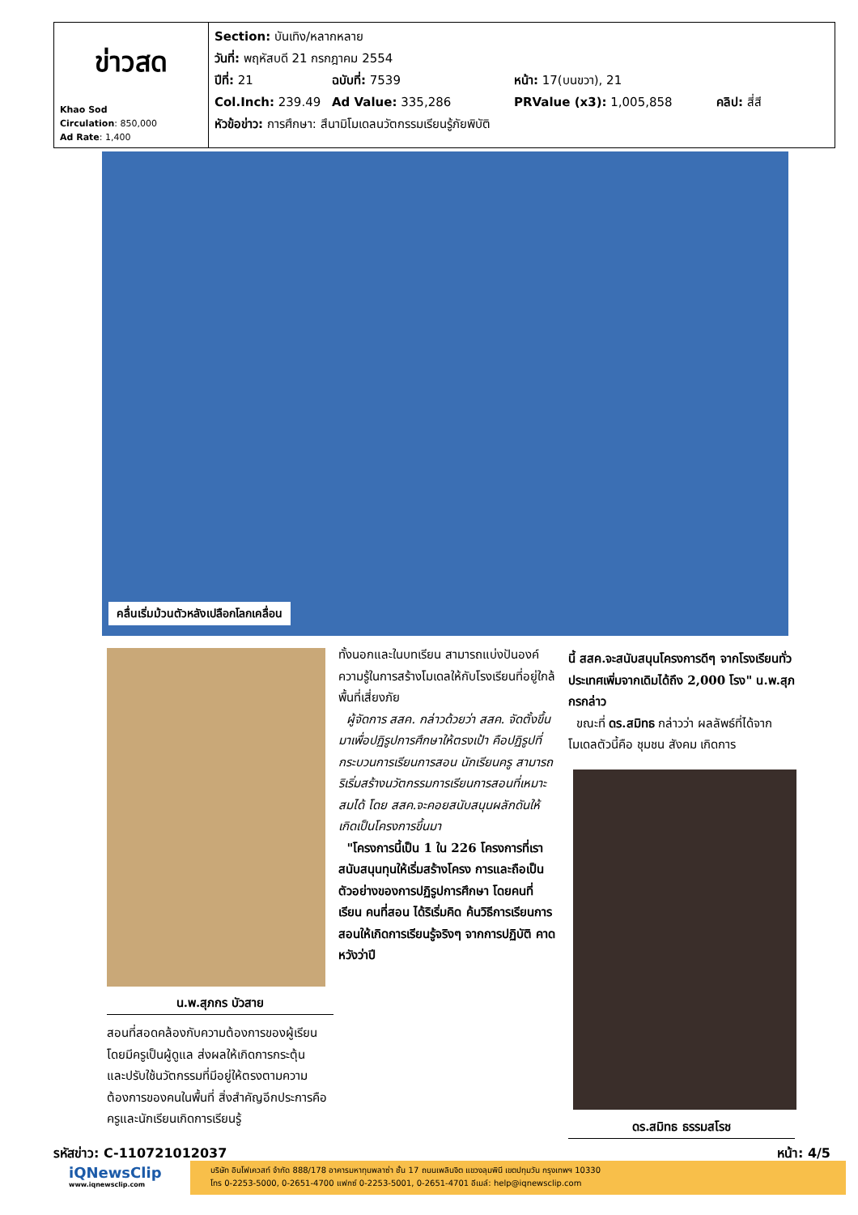| ข่าวสด Khao Sod Circulation : 850,000 Ad Rate : 1,400 | Section: บันเทิง/หลากหลาย วันที่: พฤหัสบดี 21 กรกฎาคม 2554 ปีที่: 21 ฉบับที่: 7539 หน้า: 17(บนขวา), 21 Col.Inch: 239.49 Ad Value: 335,286 PRValue (x3): 1,005,858 คลิป: สี่สี หัวข้อข่าว: การศึกษา: สึนามิโมเดลนวัตกรรมเรียนรู้ภัยพิบัติ |
คลื่นเริ่มม้วนตัวหลังเปลือกโลกเคลื่อน
น.พ.สุภกร บัวสาย
สอนที่สอดคล้องกับความต้องการของผู้เรียน โดยมีครูเป็นผู้ดูแล ส่งผลให้เกิดการกระตุ้น และปรับใช้นวัตกรรมที่มีอยู่ให้ตรงตามความต้องการของคนในพื้นที่ สิ่งสำคัญอีกประการคือครูและนักเรียนเกิดการเรียนรู้
ทั้งนอกและในบทเรียน สามารถแบ่งปันองค์ความรู้ในการสร้างโมเดลให้กับโรงเรียนที่อยู่ใกล้พื้นที่เสี่ยงภัย
ผู้จัดการ สสค. กล่าวด้วยว่า สสค. จัดตั้งขึ้นมาเพื่อปฏิรูปการศึกษาให้ตรงเป้า คือปฏิรูปที่กระบวนการเรียนการสอน นักเรียนครู สามารถริเริ่มสร้างนวัตกรรมการเรียนการสอนที่เหมาะสมได้ โดย สสค.จะคอยสนับสนุนผลักดันให้เกิดเป็นโครงการขึ้นมา
"โครงการนี้เป็น 1 ใน 226 โครงการที่เราสนับสนุนทุนให้เริ่มสร้างโครง การและถือเป็น ตัวอย่างของการปฏิรูปการศึกษา โดยคนที่เรียน คนที่สอน ได้ริเริ่มคิด ค้นวิธีการเรียนการสอนให้เกิดการเรียนรู้จริงๆ จากการปฏิบัติ คาดหวังว่าปี
นี้ สสค.จะสนับสนุนโครงการดีๆ จากโรงเรียนทั่วประเทศเพิ่มจากเดิมได้ถึง 2,000 โรง" น.พ.สุภกรกล่าว
ขณะที่ ดร.สมิทธ กล่าวว่า ผลลัพธ์ที่ได้จากโมเดลตัวนี้คือ ชุมชน สังคม เกิดการ
ดร.สมิทธ ธรรมสโรช
รหัสข่าว: C-110721012037 หน้า: 4/5
iQNewsClip
www.iqnewsclip.com
บริษัท อินโฟเควสท์ จำกัด 888/178 อาคารมหาทุนพลาซ่า ชั้น 17 ถนนเพลินจิต แขวงลุมพินี เขตปทุมวัน กรุงเทพฯ 10330
โทร 0-2253-5000, 0-2651-4700 แฟกซ์ 0-2253-5001, 0-2651-4701 อีเมล์: help@iqnewsclip.com